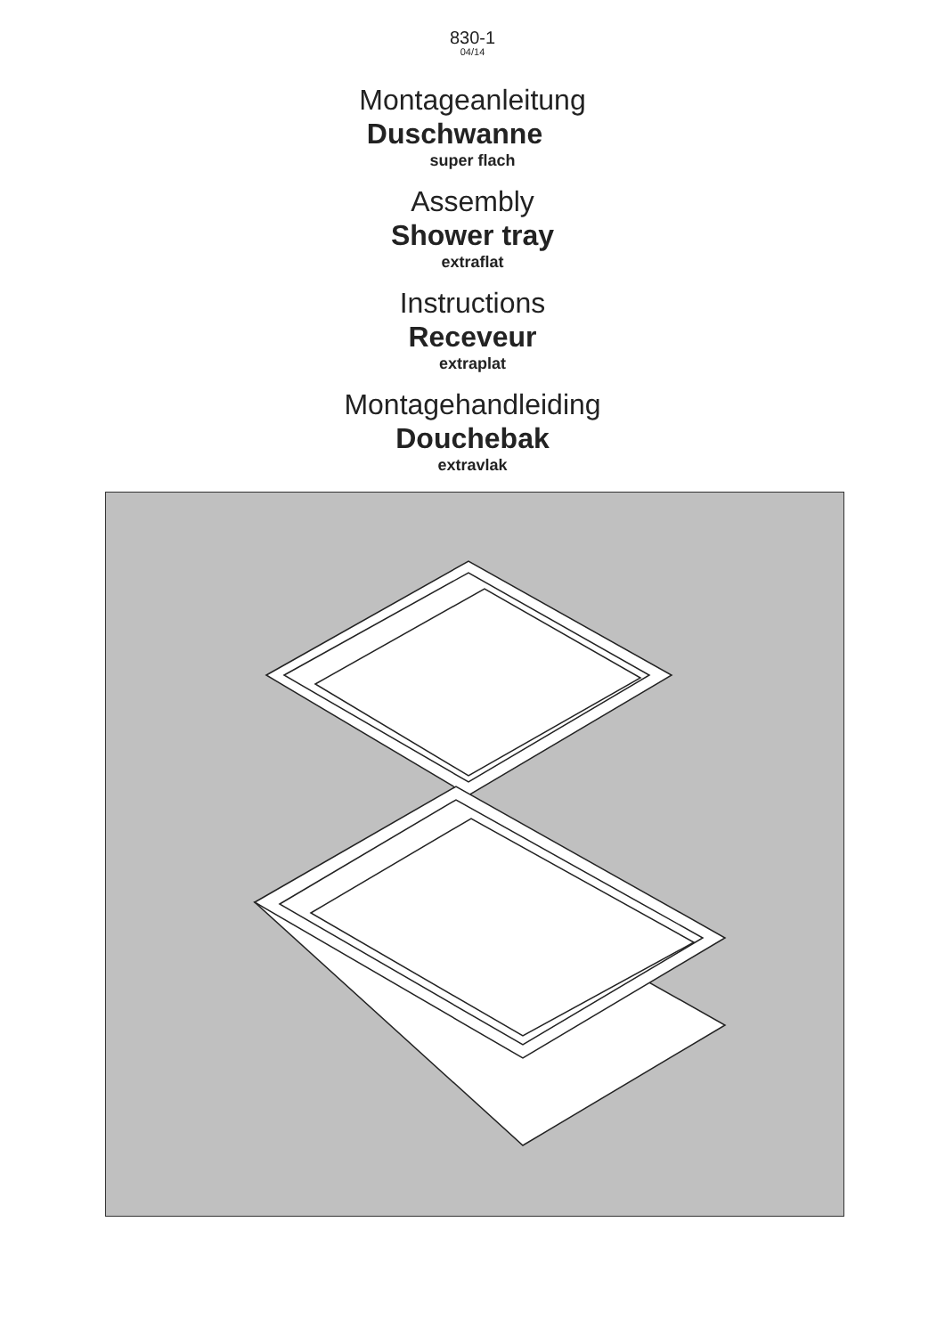830-1
04/14
Montageanleitung
Duschwanne
super flach
Assembly
Shower tray
extraflat
Instructions
Receveur
extraplat
Montagehandleiding
Douchebak
extravlak